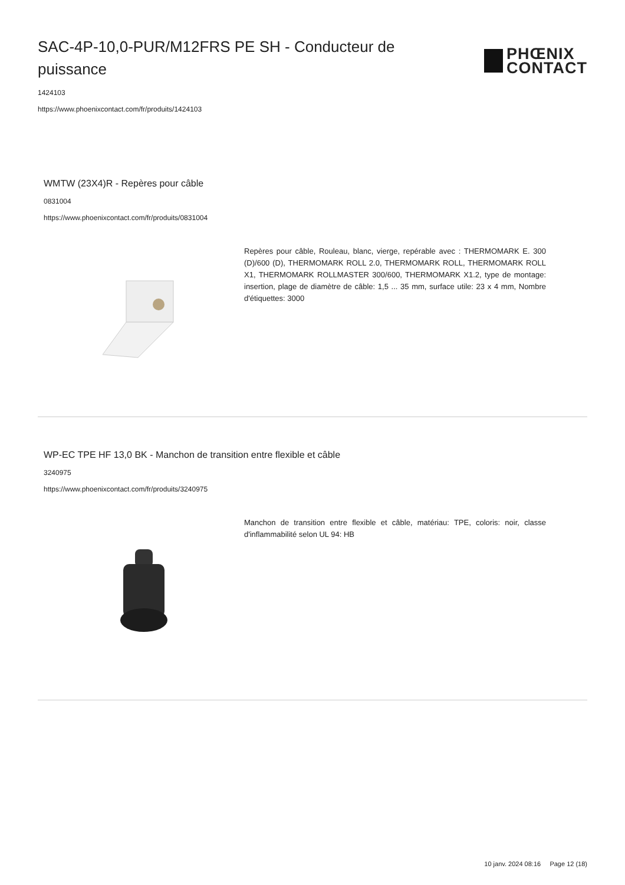SAC-4P-10,0-PUR/M12FRS PE SH - Conducteur de puissance
PHŒNIX
CONTACT
1424103
https://www.phoenixcontact.com/fr/produits/1424103
WMTW (23X4)R - Repères pour câble
0831004
https://www.phoenixcontact.com/fr/produits/0831004
Repères pour câble, Rouleau, blanc, vierge, repérable avec : THERMOMARK E. 300 (D)/600 (D), THERMOMARK ROLL 2.0, THERMOMARK ROLL, THERMOMARK ROLL X1, THERMOMARK ROLLMASTER 300/600, THERMOMARK X1.2, type de montage: insertion, plage de diamètre de câble: 1,5 ... 35 mm, surface utile: 23 x 4 mm, Nombre d'étiquettes: 3000
WP-EC TPE HF 13,0 BK - Manchon de transition entre flexible et câble
3240975
https://www.phoenixcontact.com/fr/produits/3240975
Manchon de transition entre flexible et câble, matériau: TPE, coloris: noir, classe d'inflammabilité selon UL 94: HB
10 janv. 2024 08:16 Page 12 (18)